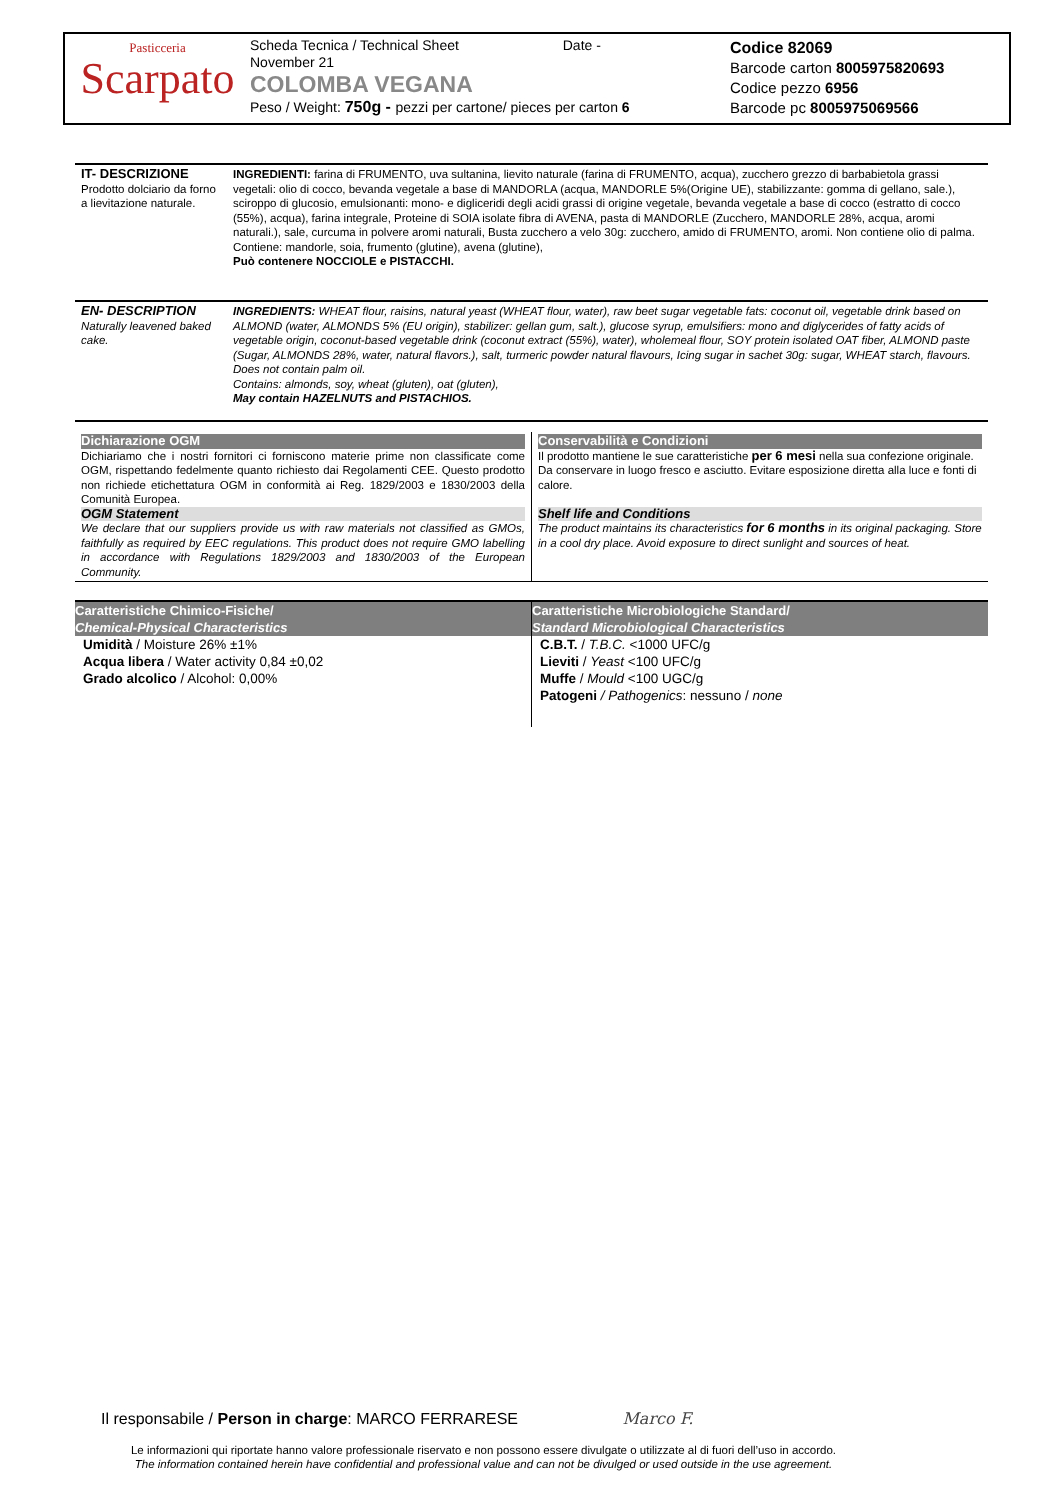Pasticceria
Scarpato
Scheda Tecnica / Technical Sheet Date -
November 21
COLOMBA VEGANA
Peso / Weight: 750g - pezzi per cartone/ pieces per carton 6
Codice 82069
Barcode carton 8005975820693
Codice pezzo 6956
Barcode pc 8005975069566
| IT- DESCRIZIONE Prodotto dolciario da forno a lievitazione naturale. | INGREDIENTI: farina di FRUMENTO, uva sultanina, lievito naturale (farina di FRUMENTO, acqua), zucchero grezzo di barbabietola grassi vegetali: olio di cocco, bevanda vegetale a base di MANDORLA (acqua, MANDORLE 5%(Origine UE), stabilizzante: gomma di gellano, sale.), sciroppo di glucosio, emulsionanti: mono- e digliceridi degli acidi grassi di origine vegetale, bevanda vegetale a base di cocco (estratto di cocco (55%), acqua), farina integrale, Proteine di SOIA isolate fibra di AVENA, pasta di MANDORLE (Zucchero, MANDORLE 28%, acqua, aromi naturali.), sale, curcuma in polvere aromi naturali, Busta zucchero a velo 30g: zucchero, amido di FRUMENTO, aromi. Non contiene olio di palma. Contiene: mandorle, soia, frumento (glutine), avena (glutine), Può contenere NOCCIOLE e PISTACCHI. |
| EN- DESCRIPTION Naturally leavened baked cake. | INGREDIENTS: WHEAT flour, raisins, natural yeast (WHEAT flour, water), raw beet sugar vegetable fats: coconut oil, vegetable drink based on ALMOND (water, ALMONDS 5% (EU origin), stabilizer: gellan gum, salt.), glucose syrup, emulsifiers: mono and diglycerides of fatty acids of vegetable origin, coconut-based vegetable drink (coconut extract (55%), water), wholemeal flour, SOY protein isolated OAT fiber, ALMOND paste (Sugar, ALMONDS 28%, water, natural flavors.), salt, turmeric powder natural flavours, Icing sugar in sachet 30g: sugar, WHEAT starch, flavours. Does not contain palm oil. Contains: almonds, soy, wheat (gluten), oat (gluten), May contain HAZELNUTS and PISTACHIOS. |
| Dichiarazione OGM Dichiariamo che i nostri fornitori ci forniscono materie prime non classificate come OGM, rispettando fedelmente quanto richiesto dai Regolamenti CEE. Questo prodotto non richiede etichettatura OGM in conformità ai Reg. 1829/2003 e 1830/2003 della Comunità Europea. OGM Statement We declare that our suppliers provide us with raw materials not classified as GMOs, faithfully as required by EEC regulations. This product does not require GMO labelling in accordance with Regulations 1829/2003 and 1830/2003 of the European Community. | Conservabilità e Condizioni Il prodotto mantiene le sue caratteristiche per 6 mesi nella sua confezione originale. Da conservare in luogo fresco e asciutto. Evitare esposizione diretta alla luce e fonti di calore. Shelf life and Conditions The product maintains its characteristics for 6 months in its original packaging. Store in a cool dry place. Avoid exposure to direct sunlight and sources of heat. |
| Caratteristiche Chimico-Fisiche/ Chemical-Physical Characteristics Umidità / Moisture 26% ±1% Acqua libera / Water activity 0,84 ±0,02 Grado alcolico / Alcohol: 0,00% | Caratteristiche Microbiologiche Standard/ Standard Microbiological Characteristics C.B.T. / T.B.C. <1000 UFC/g Lieviti / Yeast <100 UFC/g Muffe / Mould <100 UGC/g Patogeni / Pathogenics : nessuno / none |
Il responsabile / Person in charge: MARCO FERRARESE Marco F.
Le informazioni qui riportate hanno valore professionale riservato e non possono essere divulgate o utilizzate al di fuori dell’uso in accordo.
The information contained herein have confidential and professional value and can not be divulged or used outside in the use agreement.